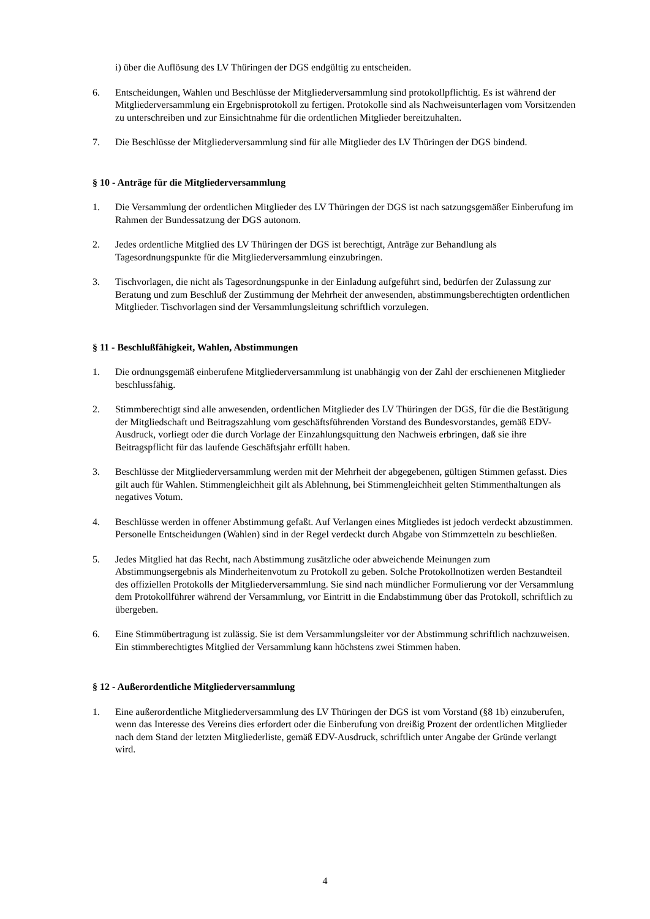i) über die Auflösung des LV Thüringen der DGS endgültig zu entscheiden.
6. Entscheidungen, Wahlen und Beschlüsse der Mitgliederversammlung sind protokollpflichtig. Es ist während der Mitgliederversammlung ein Ergebnisprotokoll zu fertigen. Protokolle sind als Nachweisunterlagen vom Vorsitzenden zu unterschreiben und zur Einsichtnahme für die ordentlichen Mitglieder bereitzuhalten.
7. Die Beschlüsse der Mitgliederversammlung sind für alle Mitglieder des LV Thüringen der DGS bindend.
§ 10 - Anträge für die Mitgliederversammlung
1. Die Versammlung der ordentlichen Mitglieder des LV Thüringen der DGS ist nach satzungsgemäßer Einberufung im Rahmen der Bundessatzung der DGS autonom.
2. Jedes ordentliche Mitglied des LV Thüringen der DGS ist berechtigt, Anträge zur Behandlung als Tagesordnungspunkte für die Mitgliederversammlung einzubringen.
3. Tischvorlagen, die nicht als Tagesordnungspunke in der Einladung aufgeführt sind, bedürfen der Zulassung zur Beratung und zum Beschluß der Zustimmung der Mehrheit der anwesenden, abstimmungsberechtigten ordentlichen Mitglieder. Tischvorlagen sind der Versammlungsleitung schriftlich vorzulegen.
§ 11 - Beschlußfähigkeit, Wahlen, Abstimmungen
1. Die ordnungsgemäß einberufene Mitgliederversammlung ist unabhängig von der Zahl der erschienenen Mitglieder beschlussfähig.
2. Stimmberechtigt sind alle anwesenden, ordentlichen Mitglieder des LV Thüringen der DGS, für die die Bestätigung der Mitgliedschaft und Beitragszahlung vom geschäftsführenden Vorstand des Bundesvorstandes, gemäß EDV-Ausdruck, vorliegt oder die durch Vorlage der Einzahlungsquittung den Nachweis erbringen, daß sie ihre Beitragspflicht für das laufende Geschäftsjahr erfüllt haben.
3. Beschlüsse der Mitgliederversammlung werden mit der Mehrheit der abgegebenen, gültigen Stimmen gefasst. Dies gilt auch für Wahlen. Stimmengleichheit gilt als Ablehnung, bei Stimmengleichheit gelten Stimmenthaltungen als negatives Votum.
4. Beschlüsse werden in offener Abstimmung gefaßt. Auf Verlangen eines Mitgliedes ist jedoch verdeckt abzustimmen. Personelle Entscheidungen (Wahlen) sind in der Regel verdeckt durch Abgabe von Stimmzetteln zu beschließen.
5. Jedes Mitglied hat das Recht, nach Abstimmung zusätzliche oder abweichende Meinungen zum Abstimmungsergebnis als Minderheitenvotum zu Protokoll zu geben. Solche Protokollnotizen werden Bestandteil des offiziellen Protokolls der Mitgliederversammlung. Sie sind nach mündlicher Formulierung vor der Versammlung dem Protokollführer während der Versammlung, vor Eintritt in die Endabstimmung über das Protokoll, schriftlich zu übergeben.
6. Eine Stimmübertragung ist zulässig. Sie ist dem Versammlungsleiter vor der Abstimmung schriftlich nachzuweisen. Ein stimmberechtigtes Mitglied der Versammlung kann höchstens zwei Stimmen haben.
§ 12 - Außerordentliche Mitgliederversammlung
1. Eine außerordentliche Mitgliederversammlung des LV Thüringen der DGS ist vom Vorstand (§8 1b) einzuberufen, wenn das Interesse des Vereins dies erfordert oder die Einberufung von dreißig Prozent der ordentlichen Mitglieder nach dem Stand der letzten Mitgliederliste, gemäß EDV-Ausdruck, schriftlich unter Angabe der Gründe verlangt wird.
4